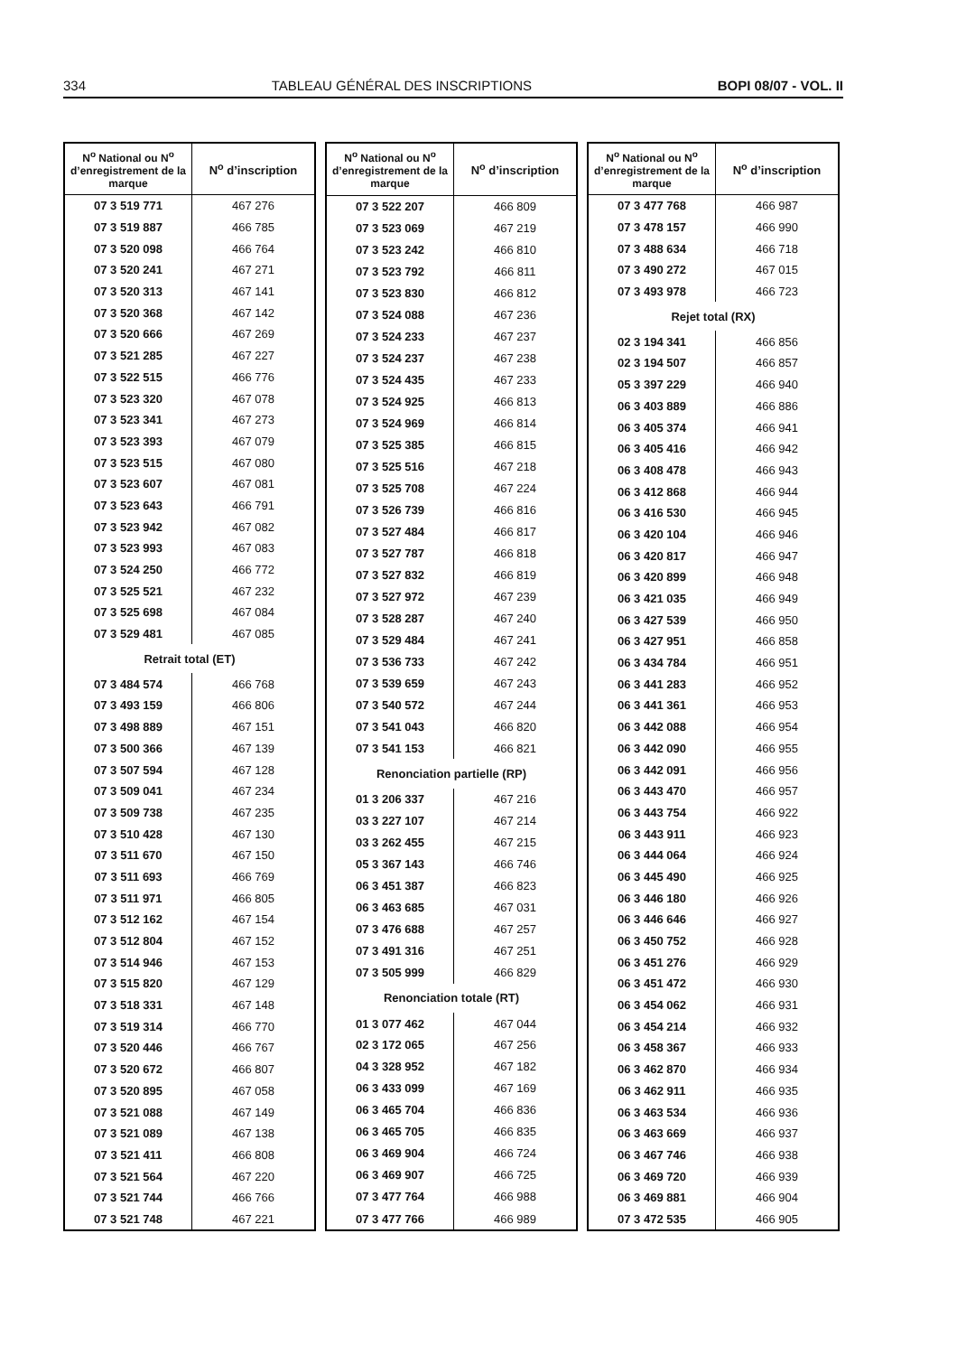334 TABLEAU GÉNÉRAL DES INSCRIPTIONS BOPI 08/07 - VOL. II
| N<sup>o</sup> National ou N<sup>o</sup> d’enregistrement de la marque | N<sup>o</sup> d’inscription |
| --- | --- |
| 07 3 519 771 | 467 276 |
| 07 3 519 887 | 466 785 |
| 07 3 520 098 | 466 764 |
| 07 3 520 241 | 467 271 |
| 07 3 520 313 | 467 141 |
| 07 3 520 368 | 467 142 |
| 07 3 520 666 | 467 269 |
| 07 3 521 285 | 467 227 |
| 07 3 522 515 | 466 776 |
| 07 3 523 320 | 467 078 |
| 07 3 523 341 | 467 273 |
| 07 3 523 393 | 467 079 |
| 07 3 523 515 | 467 080 |
| 07 3 523 607 | 467 081 |
| 07 3 523 643 | 466 791 |
| 07 3 523 942 | 467 082 |
| 07 3 523 993 | 467 083 |
| 07 3 524 250 | 466 772 |
| 07 3 525 521 | 467 232 |
| 07 3 525 698 | 467 084 |
| 07 3 529 481 | 467 085 |
| Retrait total (ET) | |
| 07 3 484 574 | 466 768 |
| 07 3 493 159 | 466 806 |
| 07 3 498 889 | 467 151 |
| 07 3 500 366 | 467 139 |
| 07 3 507 594 | 467 128 |
| 07 3 509 041 | 467 234 |
| 07 3 509 738 | 467 235 |
| 07 3 510 428 | 467 130 |
| 07 3 511 670 | 467 150 |
| 07 3 511 693 | 466 769 |
| 07 3 511 971 | 466 805 |
| 07 3 512 162 | 467 154 |
| 07 3 512 804 | 467 152 |
| 07 3 514 946 | 467 153 |
| 07 3 515 820 | 467 129 |
| 07 3 518 331 | 467 148 |
| 07 3 519 314 | 466 770 |
| 07 3 520 446 | 466 767 |
| 07 3 520 672 | 466 807 |
| 07 3 520 895 | 467 058 |
| 07 3 521 088 | 467 149 |
| 07 3 521 089 | 467 138 |
| 07 3 521 411 | 466 808 |
| 07 3 521 564 | 467 220 |
| 07 3 521 744 | 466 766 |
| 07 3 521 748 | 467 221 |
| N<sup>o</sup> National ou N<sup>o</sup> d’enregistrement de la marque | N<sup>o</sup> d’inscription |
| --- | --- |
| 07 3 522 207 | 466 809 |
| 07 3 523 069 | 467 219 |
| 07 3 523 242 | 466 810 |
| 07 3 523 792 | 466 811 |
| 07 3 523 830 | 466 812 |
| 07 3 524 088 | 467 236 |
| 07 3 524 233 | 467 237 |
| 07 3 524 237 | 467 238 |
| 07 3 524 435 | 467 233 |
| 07 3 524 925 | 466 813 |
| 07 3 524 969 | 466 814 |
| 07 3 525 385 | 466 815 |
| 07 3 525 516 | 467 218 |
| 07 3 525 708 | 467 224 |
| 07 3 526 739 | 466 816 |
| 07 3 527 484 | 466 817 |
| 07 3 527 787 | 466 818 |
| 07 3 527 832 | 466 819 |
| 07 3 527 972 | 467 239 |
| 07 3 528 287 | 467 240 |
| 07 3 529 484 | 467 241 |
| 07 3 536 733 | 467 242 |
| 07 3 539 659 | 467 243 |
| 07 3 540 572 | 467 244 |
| 07 3 541 043 | 466 820 |
| 07 3 541 153 | 466 821 |
| Renonciation partielle (RP) | |
| 01 3 206 337 | 467 216 |
| 03 3 227 107 | 467 214 |
| 03 3 262 455 | 467 215 |
| 05 3 367 143 | 466 746 |
| 06 3 451 387 | 466 823 |
| 06 3 463 685 | 467 031 |
| 07 3 476 688 | 467 257 |
| 07 3 491 316 | 467 251 |
| 07 3 505 999 | 466 829 |
| Renonciation totale (RT) | |
| 01 3 077 462 | 467 044 |
| 02 3 172 065 | 467 256 |
| 04 3 328 952 | 467 182 |
| 06 3 433 099 | 467 169 |
| 06 3 465 704 | 466 836 |
| 06 3 465 705 | 466 835 |
| 06 3 469 904 | 466 724 |
| 06 3 469 907 | 466 725 |
| 07 3 477 764 | 466 988 |
| 07 3 477 766 | 466 989 |
| N<sup>o</sup> National ou N<sup>o</sup> d’enregistrement de la marque | N<sup>o</sup> d’inscription |
| --- | --- |
| 07 3 477 768 | 466 987 |
| 07 3 478 157 | 466 990 |
| 07 3 488 634 | 466 718 |
| 07 3 490 272 | 467 015 |
| 07 3 493 978 | 466 723 |
| Rejet total (RX) | |
| 02 3 194 341 | 466 856 |
| 02 3 194 507 | 466 857 |
| 05 3 397 229 | 466 940 |
| 06 3 403 889 | 466 886 |
| 06 3 405 374 | 466 941 |
| 06 3 405 416 | 466 942 |
| 06 3 408 478 | 466 943 |
| 06 3 412 868 | 466 944 |
| 06 3 416 530 | 466 945 |
| 06 3 420 104 | 466 946 |
| 06 3 420 817 | 466 947 |
| 06 3 420 899 | 466 948 |
| 06 3 421 035 | 466 949 |
| 06 3 427 539 | 466 950 |
| 06 3 427 951 | 466 858 |
| 06 3 434 784 | 466 951 |
| 06 3 441 283 | 466 952 |
| 06 3 441 361 | 466 953 |
| 06 3 442 088 | 466 954 |
| 06 3 442 090 | 466 955 |
| 06 3 442 091 | 466 956 |
| 06 3 443 470 | 466 957 |
| 06 3 443 754 | 466 922 |
| 06 3 443 911 | 466 923 |
| 06 3 444 064 | 466 924 |
| 06 3 445 490 | 466 925 |
| 06 3 446 180 | 466 926 |
| 06 3 446 646 | 466 927 |
| 06 3 450 752 | 466 928 |
| 06 3 451 276 | 466 929 |
| 06 3 451 472 | 466 930 |
| 06 3 454 062 | 466 931 |
| 06 3 454 214 | 466 932 |
| 06 3 458 367 | 466 933 |
| 06 3 462 870 | 466 934 |
| 06 3 462 911 | 466 935 |
| 06 3 463 534 | 466 936 |
| 06 3 463 669 | 466 937 |
| 06 3 467 746 | 466 938 |
| 06 3 469 720 | 466 939 |
| 06 3 469 881 | 466 904 |
| 07 3 472 535 | 466 905 |